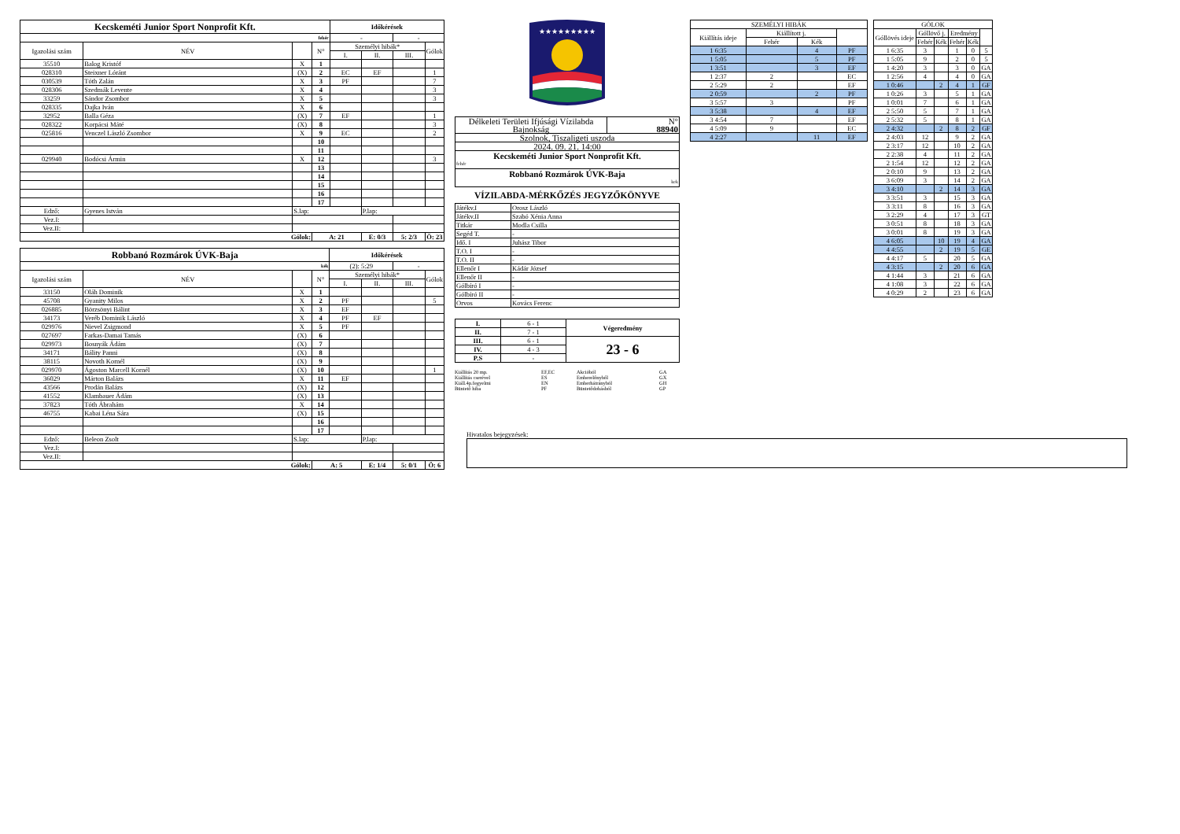| Kecskeméti Junior Sport Nonprofit Kft. | | | | Időkérések | | | |
| fehér | | | | - | | - | |
| Igazolási szám | NÉV | | N° | Személyi hibák* | | | Gólok |
| | | | | I. | II. | III. | |
| 35510 | Balog Kristóf | X | 1 | | | | |
| 028310 | Steixner Lóránt | (X) | 2 | EC | EF | | 1 |
| 030539 | Tóth Zalán | X | 3 | PF | | | 7 |
| 028306 | Szedmák Levente | X | 4 | | | | 3 |
| 33259 | Sándor Zsombor | X | 5 | | | | 3 |
| 028335 | Dajka Iván | X | 6 | | | | |
| 32952 | Balla Géza | (X) | 7 | EF | | | 1 |
| 028322 | Korpácsi Máté | (X) | 8 | | | | 3 |
| 025816 | Venczel László Zsombor | X | 9 | EC | | | 2 |
| | | | 10 | | | | |
| | | | 11 | | | | |
| 029940 | Bodócsi Ármin | X | 12 | | | | 3 |
| | | | 13 | | | | |
| | | | 14 | | | | |
| | | | 15 | | | | |
| | | | 16 | | | | |
| | | | 17 | | | | |
| Edző: | Gyenes István | S.lap: | | | P.lap: | | |
| Vez.I: | | | | | | | |
| Vez.II: | | | | | | | |
| Gólok: | | | A: 21 | | E: 0/3 | 5: 2/3 | Ö: 23 |
| Robbanó Rozmárok ÚVK-Baja | | | | Időkérések | | | |
| kék | | | | (2): 5:29 | | - | |
| Igazolási szám | NÉV | | N° | Személyi hibák* | | | Gólok |
| | | | | I. | II. | III. | |
| 33150 | Oláh Dominik | X | 1 | | | | |
| 45708 | Gyanity Milos | X | 2 | PF | | | 5 |
| 026885 | Börzsönyi Bálint | X | 3 | EF | | | |
| 34173 | Veréb Dominik László | X | 4 | PF | EF | | |
| 029976 | Nievel Zsigmond | X | 5 | PF | | | |
| 027697 | Farkas-Damai Tamás | (X) | 6 | | | | |
| 029973 | Bosnyák Ádám | (X) | 7 | | | | |
| 34171 | Bálity Panni | (X) | 8 | | | | |
| 38115 | Novoth Kornél | (X) | 9 | | | | |
| 029970 | Ágoston Marcell Kornél | (X) | 10 | | | | 1 |
| 36029 | Márton Balázs | X | 11 | EF | | | |
| 43566 | Prodán Balázs | (X) | 12 | | | | |
| 41552 | Klambauer Ádám | (X) | 13 | | | | |
| 37823 | Tóth Ábrahám | X | 14 | | | | |
| 46755 | Kabai Léna Sára | (X) | 15 | | | | |
| | | | 16 | | | | |
| | | | 17 | | | | |
| Edző: | Beleon Zsolt | S.lap: | | | P.lap: | | |
| Vez.I: | | | | | | | |
| Vez.II: | | | | | | | |
| Gólok: | | | A: 5 | | E: 1/4 | 5: 0/1 | Ö: 6 |
★★★★★★★★★
| Délkeleti Területi Ifjúsági Vízilabda Bajnokság | N° 88940 |
| Szolnok, Tiszaligeti uszoda | |
| 2024. 09. 21. 14:00 | |
| Kecskeméti Junior Sport Nonprofit Kft. fehér | |
| Robbanó Rozmárok ÚVK-Baja kek | |
VÍZILABDA-MÉRKŐZÉS JEGYZŐKÖNYVE
| Játékv.I | Orosz László |
| Játékv.II | Szabó Xénia Anna |
| Titkár | Modla Csilla |
| Segéd T. | - |
| Idő. I | Juhász Tibor |
| T.O. I | - |
| T.O. II | - |
| Ellenőr I | Kádár József |
| Ellenőr II | - |
| Gólbíró I | - |
| Gólbíró II | - |
| Orvos | Kovács Ferenc |
| I. | 6 - 1 | Végeredmény |
| II. | 7 - 1 | |
| III. | 6 - 1 | 23 - 6 |
| IV. | 4 - 3 | |
| P.S | - | |
Kiállítás 20 mp. EF,EC Akcióból GA Kiállítás cserével ES Emberelőnyből GX Kiáll.4p.fegyelmi EN Emberhátrányból GH Büntető hiba PF Büntetődobásból GP
Hivatalos bejegyzések:
| SZEMÉLYI HIBÁK | | | |
| Kiállítás ideje | Kiállított j. | | |
| | Fehér | Kék | |
| 1 6:35 | | 4 | PF |
| 1 5:05 | | 5 | PF |
| 1 3:51 | | 3 | EF |
| 1 2:37 | 2 | | EC |
| 2 5:29 | 2 | | EF |
| 2 0:59 | | 2 | PF |
| 3 5:57 | 3 | | PF |
| 3 5:38 | | 4 | EF |
| 3 4:54 | 7 | | EF |
| 4 5:09 | 9 | | EC |
| 4 2:27 | | 11 | EF |
| GÓLOK | | | | | |
| Góllövés ideje | Góllövő j. | | Eredmény | | |
| | Fehér | Kék | Fehér | Kék | |
| 1 6:35 | 3 | | 1 | 0 | 5 |
| 1 5:05 | 9 | | 2 | 0 | 5 |
| 1 4:20 | 3 | | 3 | 0 | GA |
| 1 2:56 | 4 | | 4 | 0 | GA |
| 1 0:46 | | 2 | 4 | 1 | GF |
| 1 0:26 | 3 | | 5 | 1 | GA |
| 1 0:01 | 7 | | 6 | 1 | GA |
| 2 5:50 | 5 | | 7 | 1 | GA |
| 2 5:32 | 5 | | 8 | 1 | GA |
| 2 4:32 | | 2 | 8 | 2 | GF |
| 2 4:03 | 12 | | 9 | 2 | GA |
| 2 3:17 | 12 | | 10 | 2 | GA |
| 2 2:38 | 4 | | 11 | 2 | GA |
| 2 1:54 | 12 | | 12 | 2 | GA |
| 2 0:10 | 9 | | 13 | 2 | GA |
| 3 6:09 | 3 | | 14 | 2 | GA |
| 3 4:10 | | 2 | 14 | 3 | GA |
| 3 3:51 | 3 | | 15 | 3 | GA |
| 3 3:11 | 8 | | 16 | 3 | GA |
| 3 2:29 | 4 | | 17 | 3 | GT |
| 3 0:51 | 8 | | 18 | 3 | GA |
| 3 0:01 | 8 | | 19 | 3 | GA |
| 4 6:05 | | 10 | 19 | 4 | GA |
| 4 4:55 | | 2 | 19 | 5 | GE |
| 4 4:17 | 5 | | 20 | 5 | GA |
| 4 3:15 | | 2 | 20 | 6 | GA |
| 4 1:44 | 3 | | 21 | 6 | GA |
| 4 1:08 | 3 | | 22 | 6 | GA |
| 4 0:29 | 2 | | 23 | 6 | GA |